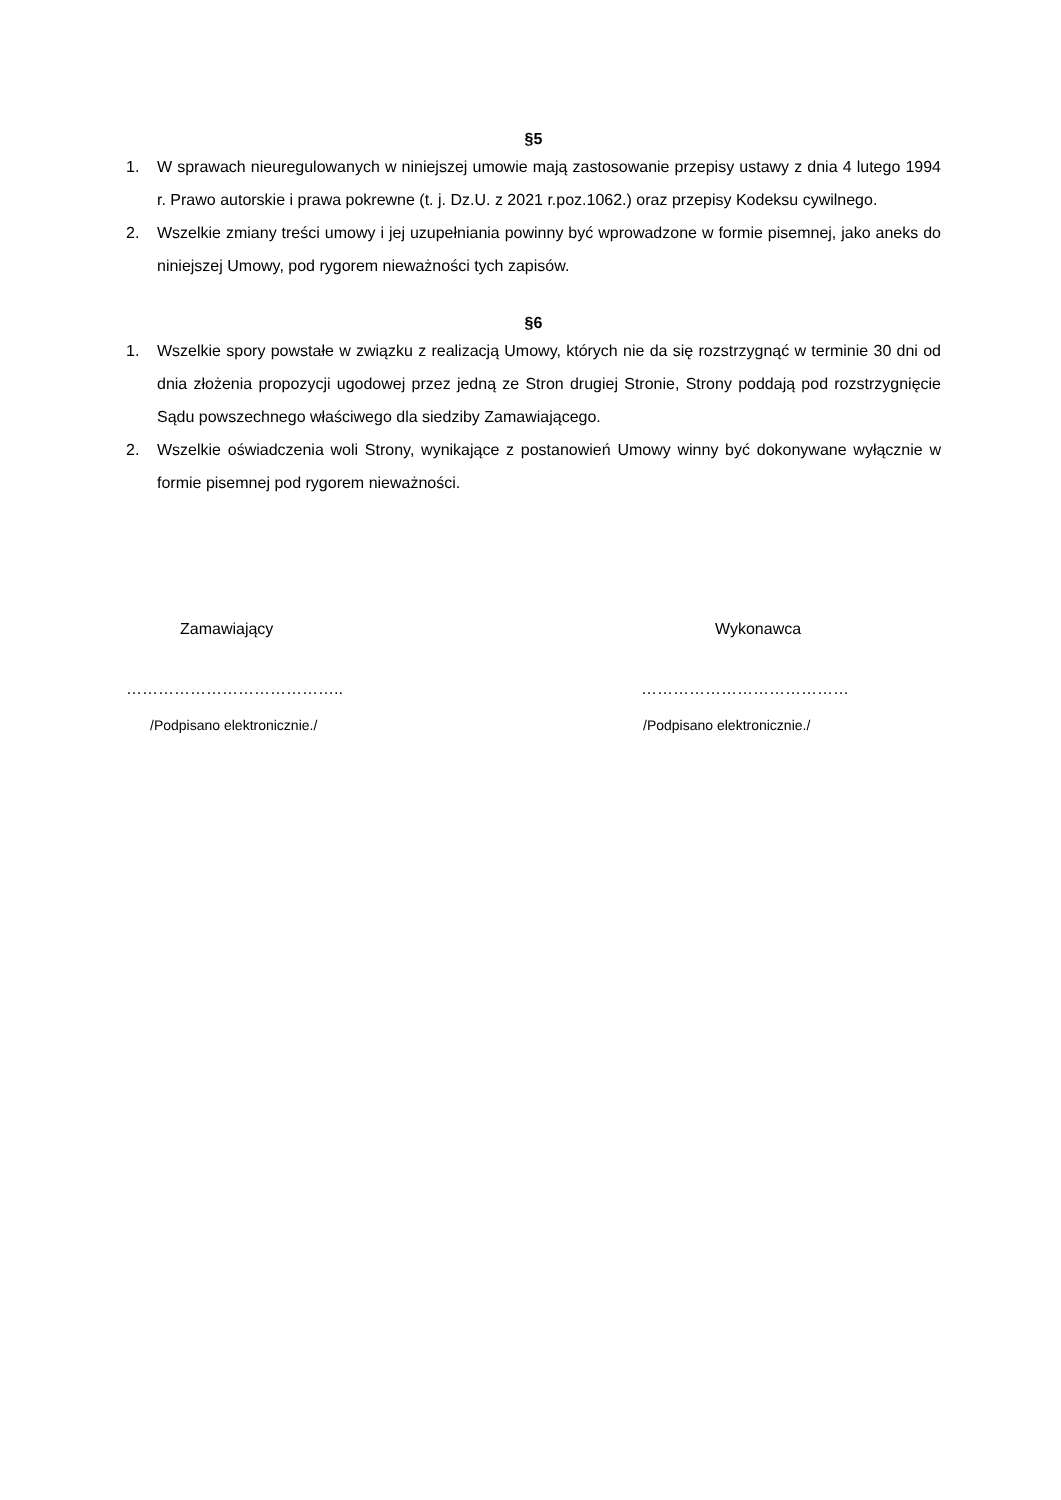§5
1. W sprawach nieuregulowanych w niniejszej umowie mają zastosowanie przepisy ustawy z dnia 4 lutego 1994 r. Prawo autorskie i prawa pokrewne (t. j. Dz.U. z 2021 r.poz.1062.) oraz przepisy Kodeksu cywilnego.
2. Wszelkie zmiany treści umowy i jej uzupełniania powinny być wprowadzone w formie pisemnej, jako aneks do niniejszej Umowy, pod rygorem nieważności tych zapisów.
§6
1. Wszelkie spory powstałe w związku z realizacją Umowy, których nie da się rozstrzygnąć w terminie 30 dni od dnia złożenia propozycji ugodowej przez jedną ze Stron drugiej Stronie, Strony poddają pod rozstrzygnięcie Sądu powszechnego właściwego dla siedziby Zamawiającego.
2. Wszelkie oświadczenia woli Strony, wynikające z postanowień Umowy winny być dokonywane wyłącznie w formie pisemnej pod rygorem nieważności.
Zamawiający
…………………………………..
/Podpisano elektronicznie./
Wykonawca
…………………………………
/Podpisano elektronicznie./